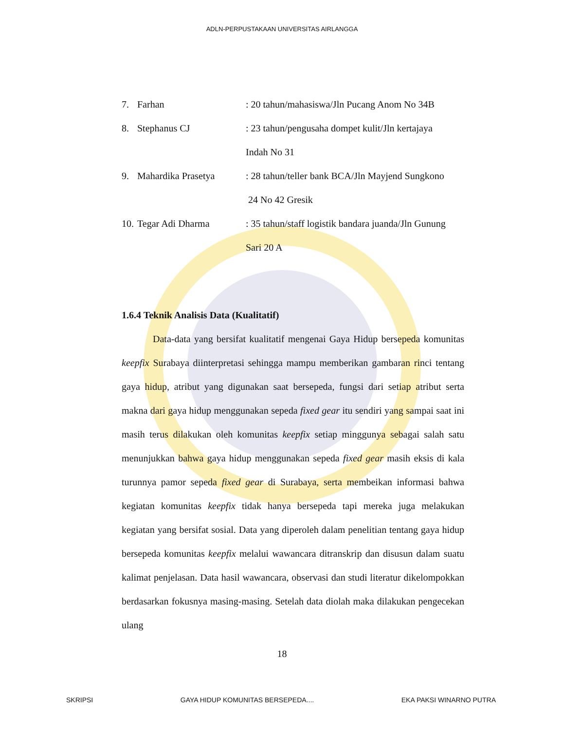ADLN-PERPUSTAKAAN UNIVERSITAS AIRLANGGA
7. Farhan: 20 tahun/mahasiswa/Jln Pucang Anom No 34B
8. Stephanus CJ: 23 tahun/pengusaha dompet kulit/Jln kertajaya
Indah No 31
9. Mahardika Prasetya: 28 tahun/teller bank BCA/Jln Mayjend Sungkono
24 No 42 Gresik
10. Tegar Adi Dharma: 35 tahun/staff logistik bandara juanda/Jln Gunung
Sari 20 A
1.6.4 Teknik Analisis Data (Kualitatif)
Data-data yang bersifat kualitatif mengenai Gaya Hidup bersepeda komunitas keepfix Surabaya diinterpretasi sehingga mampu memberikan gambaran rinci tentang gaya hidup, atribut yang digunakan saat bersepeda, fungsi dari setiap atribut serta makna dari gaya hidup menggunakan sepeda fixed gear itu sendiri yang sampai saat ini masih terus dilakukan oleh komunitas keepfix setiap minggunya sebagai salah satu menunjukkan bahwa gaya hidup menggunakan sepeda fixed gear masih eksis di kala turunnya pamor sepeda fixed gear di Surabaya, serta membeikan informasi bahwa kegiatan komunitas keepfix tidak hanya bersepeda tapi mereka juga melakukan kegiatan yang bersifat sosial. Data yang diperoleh dalam penelitian tentang gaya hidup bersepeda komunitas keepfix melalui wawancara ditranskrip dan disusun dalam suatu kalimat penjelasan. Data hasil wawancara, observasi dan studi literatur dikelompokkan berdasarkan fokusnya masing-masing. Setelah data diolah maka dilakukan pengecekan ulang
18
SKRIPSI GAYA HIDUP KOMUNITAS BERSEPEDA.... EKA PAKSI WINARNO PUTRA